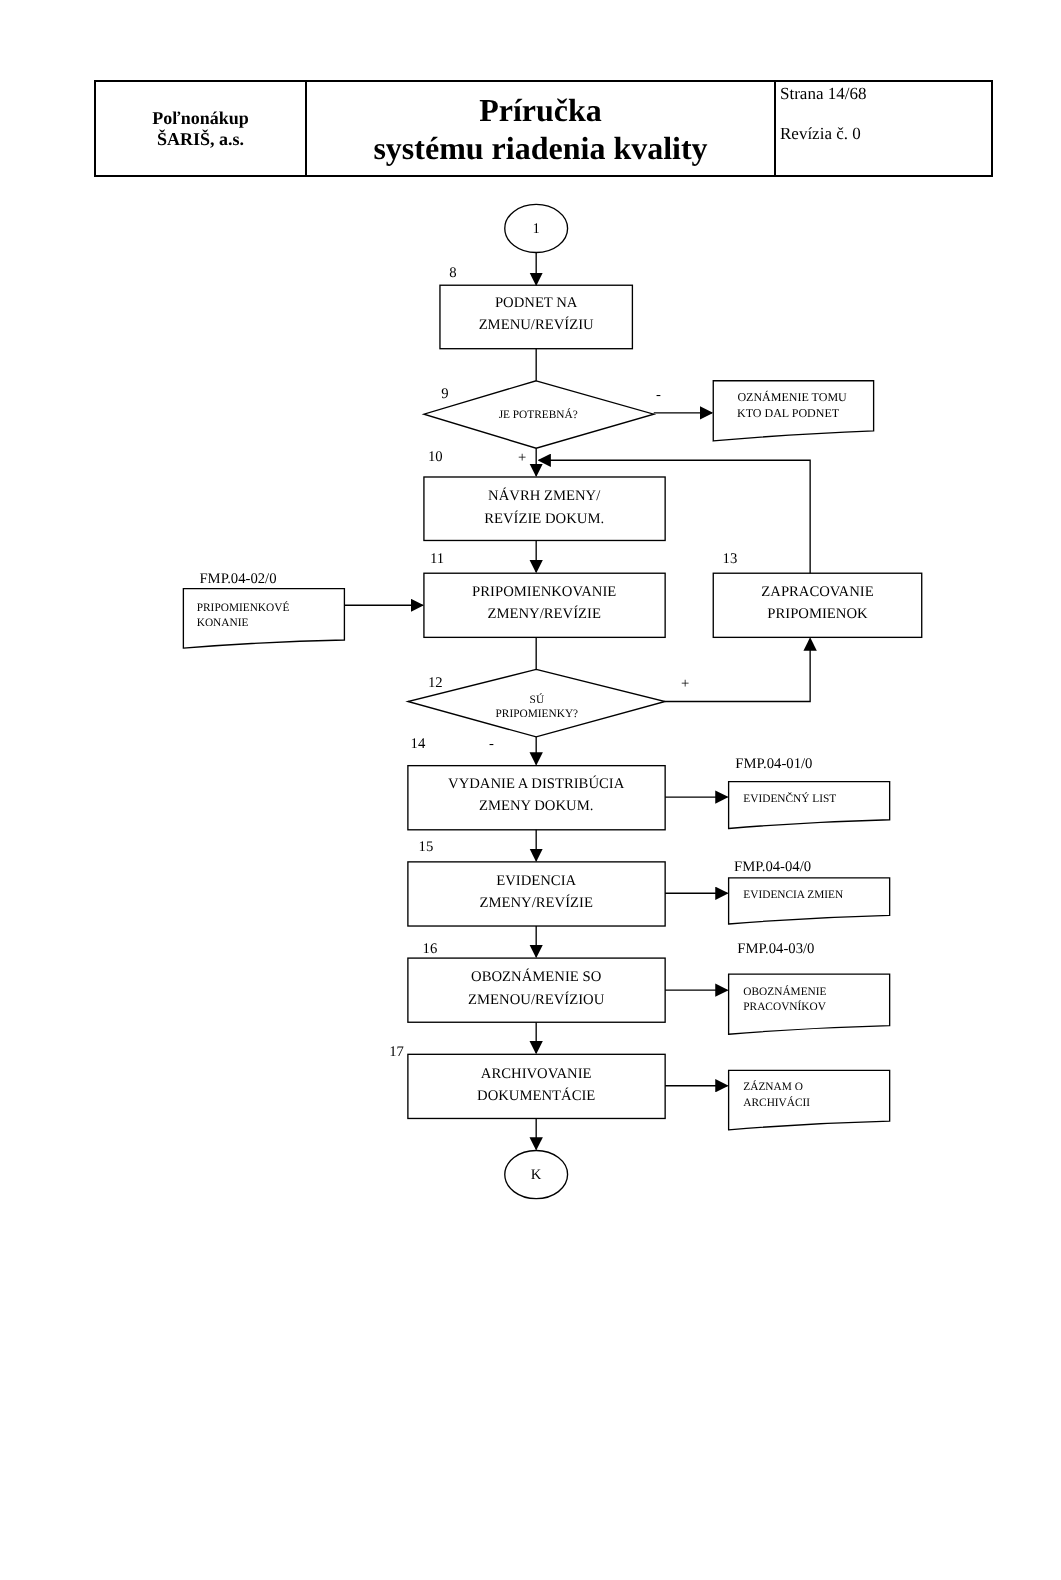| Poľnonákup ŠARIŠ, a.s. | Príručka systému riadenia kvality | Strana 14/68 Revízia č. 0 |
1
8
PODNET NA
ZMENU/REVÍZIU
9
JE POTREBNÁ?
-
OZNÁMENIE TOMU
KTO DAL PODNET
10
+
NÁVRH ZMENY/
REVÍZIE DOKUM.
11
13
FMP.04-02/0
PRIPOMIENKOVÉ
KONANIE
PRIPOMIENKOVANIE
ZMENY/REVÍZIE
ZAPRACOVANIE
PRIPOMIENOK
12
+
SÚ
PRIPOMIENKY?
14
-
FMP.04-01/0
VYDANIE A DISTRIBÚCIA
ZMENY DOKUM.
EVIDENČNÝ LIST
15
FMP.04-04/0
EVIDENCIA
ZMENY/REVÍZIE
EVIDENCIA ZMIEN
16
FMP.04-03/0
OBOZNÁMENIE SO
ZMENOU/REVÍZIOU
OBOZNÁMENIE
PRACOVNÍKOV
17
ARCHIVOVANIE
DOKUMENTÁCIE
ZÁZNAM O
ARCHIVÁCII
K